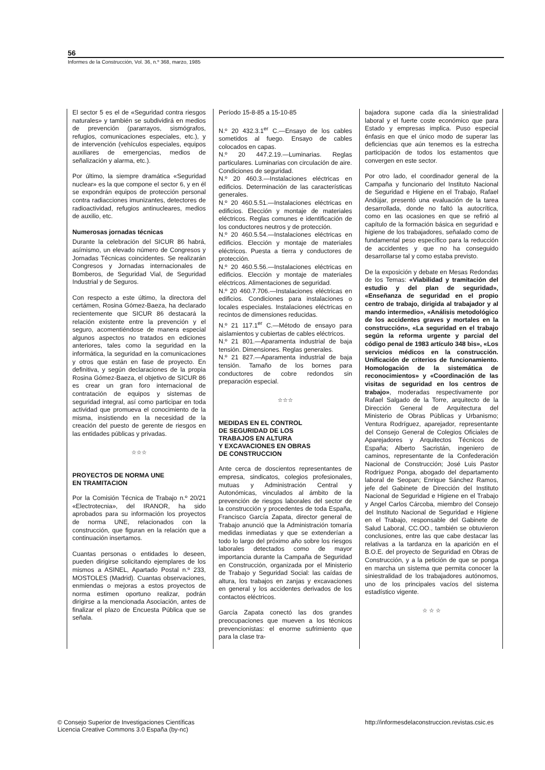56
Informes de la Construcción, Vol. 36, n.º 368, marzo, 1985
El sector 5 es el de «Seguridad contra riesgos naturales» y también se subdividirá en medios de prevención (pararrayos, sismógrafos, refugios, comunicaciones especiales, etc.), y de intervención (vehículos especiales, equipos auxiliares de emergencias, medios de señalización y alarma, etc.).
Por último, la siempre dramática «Seguridad nuclear» es la que compone el sector 6, y en él se expondrán equipos de protección personal contra radiacciones imunizantes, detectores de radioactividad, refugios antinucleares, medios de auxilio, etc.
Numerosas jornadas técnicas
Durante la celebración del SICUR 86 habrá, asímismo, un elevado número de Congresos y Jornadas Técnicas coincidentes. Se realizarán Congresos y Jornadas internacionales de Bomberos, de Seguridad Vial, de Seguridad Industrial y de Seguros.
Con respecto a este último, la directora del certámen, Rosina Gómez-Baeza, ha declarado recientemente que SICUR 86 destacará la relación existente entre la prevención y el seguro, acomentiéndose de manera especial algunos aspectos no tratados en ediciones anteriores, tales como la seguridad en la informática, la seguridad en la comunicaciones y otros que están en fase de proyecto. En definitiva, y según declaraciones de la propia Rosina Gómez-Baeza, el objetivo de SICUR 86 es crear un gran foro internacional de contratación de equipos y sistemas de seguridad integral, así como participar en toda actividad que promueva el conocimiento de la misma, insistiendo en la necesidad de la creación del puesto de gerente de riesgos en las entidades públicas y privadas.
☆☆☆
PROYECTOS DE NORMA UNE
EN TRAMITACION
Por la Comisión Técnica de Trabajo n.º 20/21 «Electrotecnia», del IRANOR, ha sido aprobados para su información los proyectos de norma UNE, relacionados con la construcción, que figuran en la relación que a continuación insertamos.
Cuantas personas o entidades lo deseen, pueden dirigirse solicitando ejemplares de los mismos a ASINEL, Apartado Postal n.º 233, MOSTOLES (Madrid). Cuantas observaciones, enmiendas o mejoras a estos proyectos de norma estimen oportuno realizar, podrán dirigirse a la mencionada Asociación, antes de finalizar el plazo de Encuesta Pública que se señala.
Período 15-8-85 a 15-10-85
N.º 20 432.3.1<sup>er</sup> C.—Ensayo de los cables sometidos al fuego. Ensayo de cables colocados en capas.
N.º 20 447.2.19.—Luminarias. Reglas particulares. Luminarias con circulación de aire. Condiciones de seguridad.
N.º 20 460.3.—Instalaciones eléctricas en edificios. Determinación de las características generales.
N.º 20 460.5.51.—Instalaciones eléctricas en edificios. Elección y montaje de materiales eléctricos. Reglas comunes e identificación de los conductores neutros y de protección.
N.º 20 460.5.54.—Instalaciones eléctricas en edificios. Elección y montaje de materiales eléctricos. Puesta a tierra y conductores de protección.
N.º 20 460.5.56.—Instalaciones eléctricas en edificios. Elección y montaje de materiales eléctricos. Alimentaciones de seguridad.
N.º 20 460.7.706.—Instalaciones eléctricas en edificios. Condiciones para instalaciones o locales especiales. Instalaciones eléctricas en recintos de dimensiones reducidas.
N.º 21 117.1<sup>er</sup> C.—Método de ensayo para aislamientos y cubiertas de cables eléctricos.
N.º 21 801.—Aparamenta industrial de baja tensión. Dimensiones. Reglas generales.
N.º 21 827.—Aparamenta industrial de baja tensión. Tamaño de los bornes para conductores de cobre redondos sin preparación especial.
☆☆☆
MEDIDAS EN EL CONTROL
DE SEGURIDAD DE LOS
TRABAJOS EN ALTURA
Y EXCAVACIONES EN OBRAS
DE CONSTRUCCION
Ante cerca de doscientos representantes de empresa, sindicatos, colegios profesionales, mutuas y Administración Central y Autonómicas, vinculados al ámbito de la prevención de riesgos laborales del sector de la construcción y procedentes de toda España, Francisco García Zapata, director general de Trabajo anunció que la Administración tomaría medidas inmediatas y que se extenderían a todo lo largo del próximo año sobre los riesgos laborales detectados como de mayor importancia durante la Campaña de Seguridad en Construcción, organizada por el Ministerio de Trabajo y Seguridad Social: las caídas de altura, los trabajos en zanjas y excavaciones en general y los accidentes derivados de los contactos eléctricos.
García Zapata conectó las dos grandes preocupaciones que mueven a los técnicos prevencionistas: el enorme sufrimiento que para la clase tra-
bajadora supone cada día la siniestralidad laboral y el fuerte coste económico que para Estado y empresas implica. Puso especial énfasis en que el único modo de superar las deficiencias que aún tenemos es la estrecha participación de todos los estamentos que convergen en este sector.
Por otro lado, el coordinador general de la Campaña y funcionario del Instituto Nacional de Seguridad e Higiene en el Trabajo, Rafael Andújar, presentó una evaluación de la tarea desarrollada, donde no faltó la autocrítica, como en las ocasiones en que se refirió al capítulo de la formación básica en seguridad e higiene de los trabajadores, señalado como de fundamental peso específico para la reducción de accidentes y que no ha conseguido desarrollarse tal y como estaba previsto.
De la exposición y debate en Mesas Redondas de los Temas: «Viabilidad y tramitación del estudio y del plan de seguridad», «Enseñanza de seguridad en el propio centro de trabajo, dirigida al trabajador y al mando intermedio», «Análisis metodológico de los accidentes graves y mortales en la construcción», «La seguridad en el trabajo según la reforma urgente y parcial del código penal de 1983 artículo 348 bis», «Los servicios médicos en la construcción. Unificación de criterios de funcionamiento. Homologación de la sistemática de reconocimientos» y «Coordinación de las visitas de seguridad en los centros de trabajo», moderadas respectivamente por Rafael Salgado de la Torre, arquitecto de la Dirección General de Arquitectura del Ministerio de Obras Públicas y Urbanismo; Ventura Rodríguez, aparejador, representante del Consejo General de Colegios Oficiales de Aparejadores y Arquitectos Técnicos de España; Alberto Sacristán, ingeniero de caminos, representante de la Confederación Nacional de Construcción; José Luis Pastor Rodríguez Ponga, abogado del departamento laboral de Seopan; Enrique Sánchez Ramos, jefe del Gabinete de Dirección del Instituto Nacional de Seguridad e Higiene en el Trabajo y Angel Carlos Cárcoba, miembro del Consejo del Instituto Nacional de Seguridad e Higiene en el Trabajo, responsable del Gabinete de Salud Laboral, CC.OO., también se obtuvieron conclusiones, entre las que cabe destacar las relativas a la tardanza en la aparición en el B.O.E. del proyecto de Seguridad en Obras de Construcción, y a la petición de que se ponga en marcha un sistema que permita conocer la siniestralidad de los trabajadores autónomos, uno de los principales vacíos del sistema estadístico vigente.
☆ ☆ ☆
© Consejo Superior de Investigaciones Científicas
Licencia Creative Commons 3.0 España (by-nc)
http://informesdelaconstruccion.revistas.csic.es